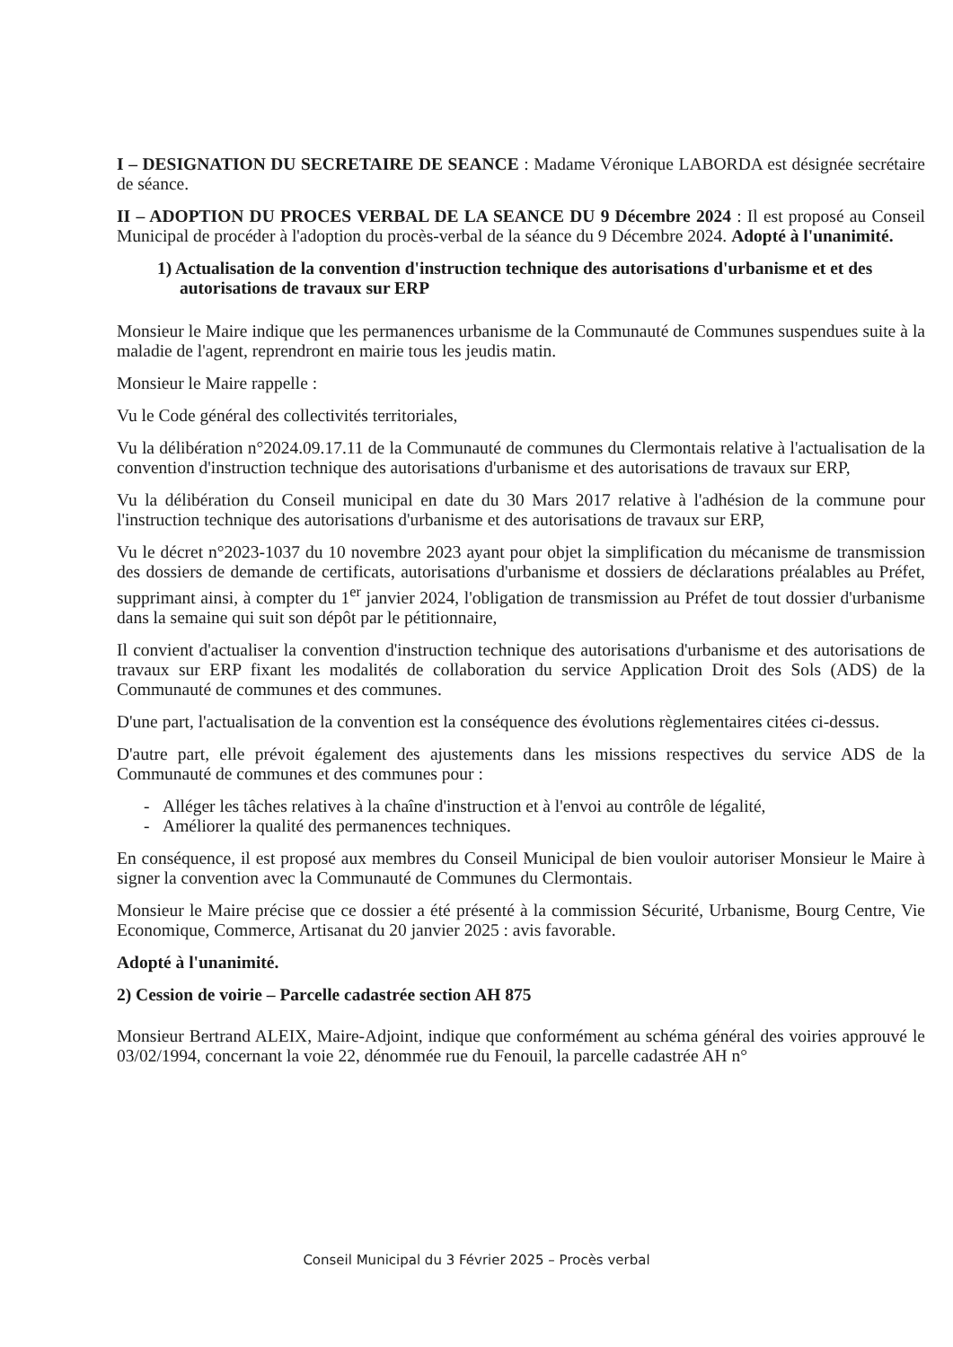I – DESIGNATION DU SECRETAIRE DE SEANCE : Madame Véronique LABORDA est désignée secrétaire de séance.
II – ADOPTION DU PROCES VERBAL DE LA SEANCE DU 9 Décembre 2024 : Il est proposé au Conseil Municipal de procéder à l'adoption du procès-verbal de la séance du 9 Décembre 2024. Adopté à l'unanimité.
1) Actualisation de la convention d'instruction technique des autorisations d'urbanisme et et des autorisations de travaux sur ERP
Monsieur le Maire indique que les permanences urbanisme de la Communauté de Communes suspendues suite à la maladie de l'agent, reprendront en mairie tous les jeudis matin.
Monsieur le Maire rappelle :
Vu le Code général des collectivités territoriales,
Vu la délibération n°2024.09.17.11 de la Communauté de communes du Clermontais relative à l'actualisation de la convention d'instruction technique des autorisations d'urbanisme et des autorisations de travaux sur ERP,
Vu la délibération du Conseil municipal en date du 30 Mars 2017 relative à l'adhésion de la commune pour l'instruction technique des autorisations d'urbanisme et des autorisations de travaux sur ERP,
Vu le décret n°2023-1037 du 10 novembre 2023 ayant pour objet la simplification du mécanisme de transmission des dossiers de demande de certificats, autorisations d'urbanisme et dossiers de déclarations préalables au Préfet, supprimant ainsi, à compter du 1<sup>er</sup> janvier 2024, l'obligation de transmission au Préfet de tout dossier d'urbanisme dans la semaine qui suit son dépôt par le pétitionnaire,
Il convient d'actualiser la convention d'instruction technique des autorisations d'urbanisme et des autorisations de travaux sur ERP fixant les modalités de collaboration du service Application Droit des Sols (ADS) de la Communauté de communes et des communes.
D'une part, l'actualisation de la convention est la conséquence des évolutions règlementaires citées ci-dessus.
D'autre part, elle prévoit également des ajustements dans les missions respectives du service ADS de la Communauté de communes et des communes pour :
- Alléger les tâches relatives à la chaîne d'instruction et à l'envoi au contrôle de légalité,
- Améliorer la qualité des permanences techniques.
En conséquence, il est proposé aux membres du Conseil Municipal de bien vouloir autoriser Monsieur le Maire à signer la convention avec la Communauté de Communes du Clermontais.
Monsieur le Maire précise que ce dossier a été présenté à la commission Sécurité, Urbanisme, Bourg Centre, Vie Economique, Commerce, Artisanat du 20 janvier 2025 : avis favorable.
Adopté à l'unanimité.
2) Cession de voirie – Parcelle cadastrée section AH 875
Monsieur Bertrand ALEIX, Maire-Adjoint, indique que conformément au schéma général des voiries approuvé le 03/02/1994, concernant la voie 22, dénommée rue du Fenouil, la parcelle cadastrée AH n°
Conseil Municipal du 3 Février 2025 – Procès verbal